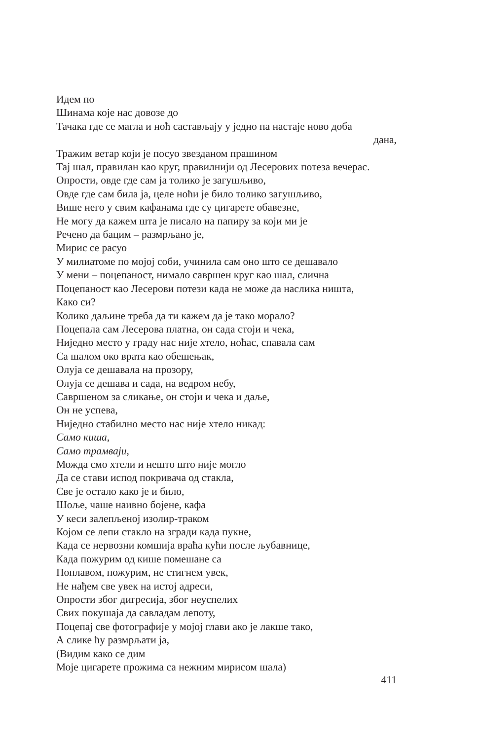Идем по
Шинама које нас довозе до
Тачака где се магла и ноћ састављају у једно па настаје ново доба
дана,
Тражим ветар који је посуо звезданом прашином
Тај шал, правилан као круг, правилнији од Лесерових потеза вечерас.
Опрости, овде где сам ја толико је загушљиво,
Овде где сам била ја, целе ноћи је било толико загушљиво,
Више него у свим кафанама где су цигарете обавезне,
Не могу да кажем шта је писало на папиру за који ми је
Речено да бацим – размрљано је,
Мирис се расуо
У милиатоме по мојој соби, учинила сам оно што се дешавало
У мени – поцепаност, нимало савршен круг као шал, слична
Поцепаност као Лесерови потези када не може да наслика ништа,
Како си?
Колико даљине треба да ти кажем да је тако морало?
Поцепала сам Лесерова платна, он сада стоји и чека,
Ниједно место у граду нас није хтело, ноћас, спавала сам
Са шалом око врата као обешењак,
Олуја се дешавала на прозору,
Олуја се дешава и сада, на ведром небу,
Савршеном за сликање, он стоји и чека и даље,
Он не успева,
Ниједно стабилно место нас није хтело никад:
Само киша,
Само трамваји,
Можда смо хтели и нешто што није могло
Да се стави испод покривача од стакла,
Све је остало како је и било,
Шоље, чаше наивно бојене, кафа
У кеси залепљеној изолир-траком
Којом се лепи стакло на згради када пукне,
Када се нервозни комшија враћа кући после љубавнице,
Када пожурим од кише помешане са
Поплавом, пожурим, не стигнем увек,
Не нађем све увек на истој адреси,
Опрости због дигресија, због неуспелих
Свих покушаја да савладам лепоту,
Поцепај све фотографије у мојој глави ако је лакше тако,
А слике ћу размрљати ја,
(Видим како се дим
Моје цигарете прожима са нежним мирисом шала)
411